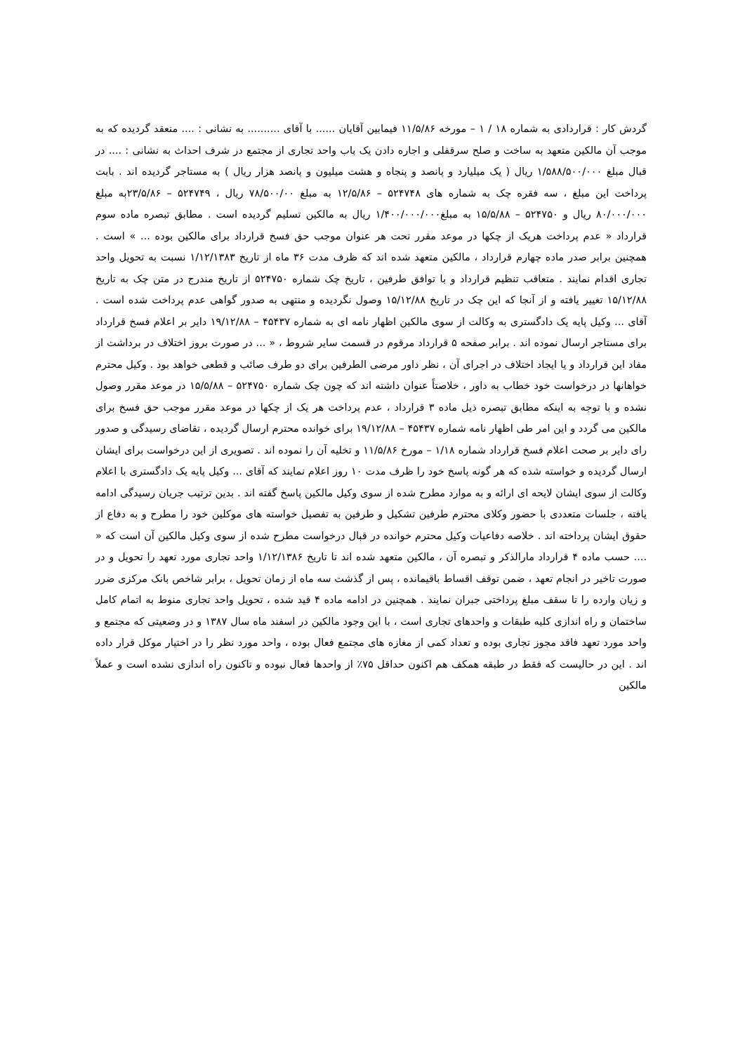گردش کار : قراردادی به شماره ۱۸ / ۱ – مورخه ۱۱/۵/۸۶ فیمابین آقایان ...... با آقای .......... به نشانی : .... منعقد گردیده که به موجب آن مالکین متعهد به ساخت و صلح سرقفلی و اجاره دادن یک باب واحد تجاری از مجتمع در شرف احداث به نشانی : .... در قبال مبلغ ۱/۵۸۸/۵۰۰/۰۰۰ ریال ( یک میلیارد و پانصد و پنجاه و هشت میلیون و پانصد هزار ریال ) به مستاجر گردیده اند . بابت پرداخت این مبلغ ، سه فقره چک به شماره های ۵۲۴۷۴۸ – ۱۲/۵/۸۶ به مبلغ ۷۸/۵۰۰/۰۰ ریال ، ۵۲۴۷۴۹ – ۲۳/۵/۸۶به مبلغ ۸۰/۰۰۰/۰۰۰ ریال و ۵۲۴۷۵۰ – ۱۵/۵/۸۸ به مبلغ۱/۴۰۰/۰۰۰/۰۰۰ ریال به مالکین تسلیم گردیده است . مطابق تبصره ماده سوم قرارداد « عدم پرداخت هریک از چکها در موعد مقرر تحت هر عنوان موجب حق فسخ قرارداد برای مالکین بوده ... » است . همچنین برابر صدر ماده چهارم قرارداد ، مالکین متعهد شده اند که ظرف مدت ۳۶ ماه از تاریخ ۱/۱۲/۱۳۸۳ نسبت به تحویل واحد تجاری اقدام نمایند . متعاقب تنظیم قرارداد و با توافق طرفین ، تاریخ چک شماره ۵۲۴۷۵۰ از تاریخ مندرج در متن چک به تاریخ ۱۵/۱۲/۸۸ تغییر یافته و از آنجا که این چک در تاریخ ۱۵/۱۲/۸۸ وصول نگردیده و منتهی به صدور گواهی عدم پرداخت شده است . آقای ... وکیل پایه یک دادگستری به وکالت از سوی مالکین اظهار نامه ای به شماره ۴۵۴۳۷ – ۱۹/۱۲/۸۸ دایر بر اعلام فسخ قرارداد برای مستاجر ارسال نموده اند . برابر صفحه ۵ قرارداد مرقوم در قسمت سایر شروط ، « ... در صورت بروز اختلاف در برداشت از مفاد این قرارداد و یا ایجاد اختلاف در اجرای آن ، نظر داور مرضی الطرفین برای دو طرف صائب و قطعی خواهد بود . وکیل محترم خواهانها در درخواست خود خطاب به داور ، خلاصتاً عنوان داشته اند که چون چک شماره ۵۲۴۷۵۰ – ۱۵/۵/۸۸ در موعد مقرر وصول نشده و با توجه به اینکه مطابق تبصره ذیل ماده ۳ قرارداد ، عدم پرداخت هر یک از چکها در موعد مقرر موجب حق فسخ برای مالکین می گردد و این امر طی اظهار نامه شماره ۴۵۴۳۷ – ۱۹/۱۲/۸۸ برای خوانده محترم ارسال گردیده ، تقاضای رسیدگی و صدور رای دایر بر صحت اعلام فسخ قرارداد شماره ۱/۱۸ – مورخ ۱۱/۵/۸۶ و تخلیه آن را نموده اند . تصویری از این درخواست برای ایشان ارسال گردیده و خواسته شده که هر گونه پاسخ خود را ظرف مدت ۱۰ روز اعلام نمایند که آقای ... وکیل پایه یک دادگستری با اعلام وکالت از سوی ایشان لایحه ای ارائه و به موارد مطرح شده از سوی وکیل مالکین پاسخ گفته اند . بدین ترتیب جریان رسیدگی ادامه یافته ، جلسات متعددی با حضور وکلای محترم طرفین تشکیل و طرفین به تفصیل خواسته های موکلین خود را مطرح و به دفاع از حقوق ایشان پرداخته اند . خلاصه دفاعیات وکیل محترم خوانده در قبال درخواست مطرح شده از سوی وکیل مالکین آن است که « .... حسب ماده ۴ قرارداد مارالذکر و تبصره آن ، مالکین متعهد شده اند تا تاریخ ۱/۱۲/۱۳۸۶ واحد تجاری مورد تعهد را تحویل و در صورت تاخیر در انجام تعهد ، ضمن توقف اقساط باقیمانده ، پس از گذشت سه ماه از زمان تحویل ، برابر شاخص بانک مرکزی ضرر و زیان وارده را تا سقف مبلغ پرداختی جبران نمایند . همچنین در ادامه ماده ۴ قید شده ، تحویل واحد تجاری منوط به اتمام کامل ساختمان و راه اندازی کلیه طبقات و واحدهای تجاری است ، با این وجود مالکین در اسفند ماه سال ۱۳۸۷ و در وضعیتی که مجتمع و واحد مورد تعهد فاقد مجوز تجاری بوده و تعداد کمی از مغازه های مجتمع فعال بوده ، واحد مورد نظر را در اختیار موکل قرار داده اند . این در حالیست که فقط در طبقه همکف هم اکنون حداقل ۷۵٪ از واحدها فعال نبوده و تاکنون راه اندازی نشده است و عملاً مالکین